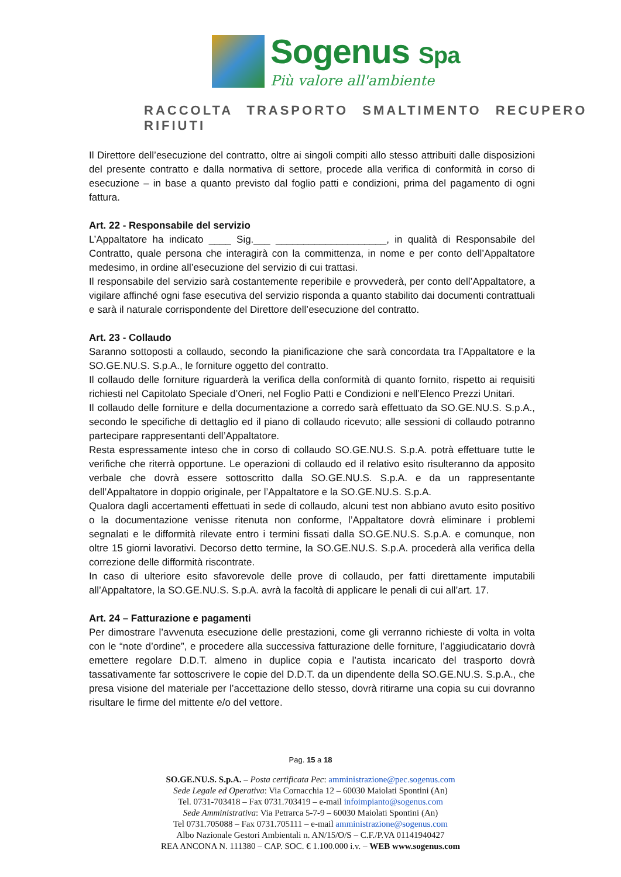Sogenus Spa
Più valore all'ambiente
RACCOLTA TRASPORTO SMALTIMENTO RECUPERO RIFIUTI
Il Direttore dell’esecuzione del contratto, oltre ai singoli compiti allo stesso attribuiti dalle disposizioni del presente contratto e dalla normativa di settore, procede alla verifica di conformità in corso di esecuzione – in base a quanto previsto dal foglio patti e condizioni, prima del pagamento di ogni fattura.
Art. 22 - Responsabile del servizio
L’Appaltatore ha indicato ____ Sig.___ ____________________, in qualità di Responsabile del Contratto, quale persona che interagirà con la committenza, in nome e per conto dell’Appaltatore medesimo, in ordine all’esecuzione del servizio di cui trattasi.
Il responsabile del servizio sarà costantemente reperibile e provvederà, per conto dell’Appaltatore, a vigilare affinché ogni fase esecutiva del servizio risponda a quanto stabilito dai documenti contrattuali e sarà il naturale corrispondente del Direttore dell’esecuzione del contratto.
Art. 23 - Collaudo
Saranno sottoposti a collaudo, secondo la pianificazione che sarà concordata tra l’Appaltatore e la SO.GE.NU.S. S.p.A., le forniture oggetto del contratto.
Il collaudo delle forniture riguarderà la verifica della conformità di quanto fornito, rispetto ai requisiti richiesti nel Capitolato Speciale d’Oneri, nel Foglio Patti e Condizioni e nell’Elenco Prezzi Unitari.
Il collaudo delle forniture e della documentazione a corredo sarà effettuato da SO.GE.NU.S. S.p.A., secondo le specifiche di dettaglio ed il piano di collaudo ricevuto; alle sessioni di collaudo potranno partecipare rappresentanti dell’Appaltatore.
Resta espressamente inteso che in corso di collaudo SO.GE.NU.S. S.p.A. potrà effettuare tutte le verifiche che riterrà opportune. Le operazioni di collaudo ed il relativo esito risulteranno da apposito verbale che dovrà essere sottoscritto dalla SO.GE.NU.S. S.p.A. e da un rappresentante dell’Appaltatore in doppio originale, per l’Appaltatore e la SO.GE.NU.S. S.p.A.
Qualora dagli accertamenti effettuati in sede di collaudo, alcuni test non abbiano avuto esito positivo o la documentazione venisse ritenuta non conforme, l’Appaltatore dovrà eliminare i problemi segnalati e le difformità rilevate entro i termini fissati dalla SO.GE.NU.S. S.p.A. e comunque, non oltre 15 giorni lavorativi. Decorso detto termine, la SO.GE.NU.S. S.p.A. procederà alla verifica della correzione delle difformità riscontrate.
In caso di ulteriore esito sfavorevole delle prove di collaudo, per fatti direttamente imputabili all’Appaltatore, la SO.GE.NU.S. S.p.A. avrà la facoltà di applicare le penali di cui all’art. 17.
Art. 24 – Fatturazione e pagamenti
Per dimostrare l’avvenuta esecuzione delle prestazioni, come gli verranno richieste di volta in volta con le “note d’ordine”, e procedere alla successiva fatturazione delle forniture, l’aggiudicatario dovrà emettere regolare D.D.T. almeno in duplice copia e l’autista incaricato del trasporto dovrà tassativamente far sottoscrivere le copie del D.D.T. da un dipendente della SO.GE.NU.S. S.p.A., che presa visione del materiale per l’accettazione dello stesso, dovrà ritirarne una copia su cui dovranno risultare le firme del mittente e/o del vettore.
Pag. 15 a 18
SO.GE.NU.S. S.p.A. – Posta certificata Pec: amministrazione@pec.sogenus.com
Sede Legale ed Operativa: Via Cornacchia 12 – 60030 Maiolati Spontini (An)
Tel. 0731-703418 – Fax 0731.703419 – e-mail infoimpianto@sogenus.com
Sede Amministrativa: Via Petrarca 5-7-9 – 60030 Maiolati Spontini (An)
Tel 0731.705088 – Fax 0731.705111 – e-mail amministrazione@sogenus.com
Albo Nazionale Gestori Ambientali n. AN/15/O/S – C.F./P.VA 01141940427
REA ANCONA N. 111380 – CAP. SOC. € 1.100.000 i.v. – WEB www.sogenus.com